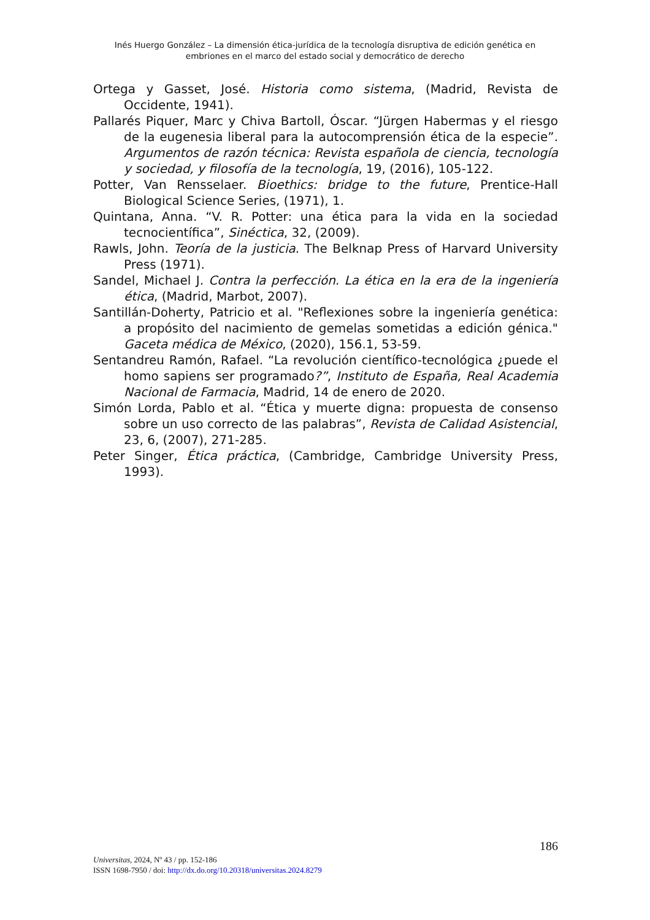Inés Huergo González – La dimensión ética-jurídica de la tecnología disruptiva de edición genética en embriones en el marco del estado social y democrático de derecho
Ortega y Gasset, José. Historia como sistema, (Madrid, Revista de Occidente, 1941).
Pallarés Piquer, Marc y Chiva Bartoll, Óscar. “Jürgen Habermas y el riesgo de la eugenesia liberal para la autocomprensión ética de la especie”. Argumentos de razón técnica: Revista española de ciencia, tecnología y sociedad, y filosofía de la tecnología, 19, (2016), 105-122.
Potter, Van Rensselaer. Bioethics: bridge to the future, Prentice-Hall Biological Science Series, (1971), 1.
Quintana, Anna. “V. R. Potter: una ética para la vida en la sociedad tecnocientífica”, Sinéctica, 32, (2009).
Rawls, John. Teoría de la justicia. The Belknap Press of Harvard University Press (1971).
Sandel, Michael J. Contra la perfección. La ética en la era de la ingeniería ética, (Madrid, Marbot, 2007).
Santillán-Doherty, Patricio et al. "Reflexiones sobre la ingeniería genética: a propósito del nacimiento de gemelas sometidas a edición génica." Gaceta médica de México, (2020), 156.1, 53-59.
Sentandreu Ramón, Rafael. “La revolución científico-tecnológica ¿puede el homo sapiens ser programado?”, Instituto de España, Real Academia Nacional de Farmacia, Madrid, 14 de enero de 2020.
Simón Lorda, Pablo et al. “Ética y muerte digna: propuesta de consenso sobre un uso correcto de las palabras”, Revista de Calidad Asistencial, 23, 6, (2007), 271-285.
Peter Singer, Ética práctica, (Cambridge, Cambridge University Press, 1993).
186
Universitas, 2024, Nº 43 / pp. 152-186
ISSN 1698-7950 / doi: http://dx.do.org/10.20318/universitas.2024.8279